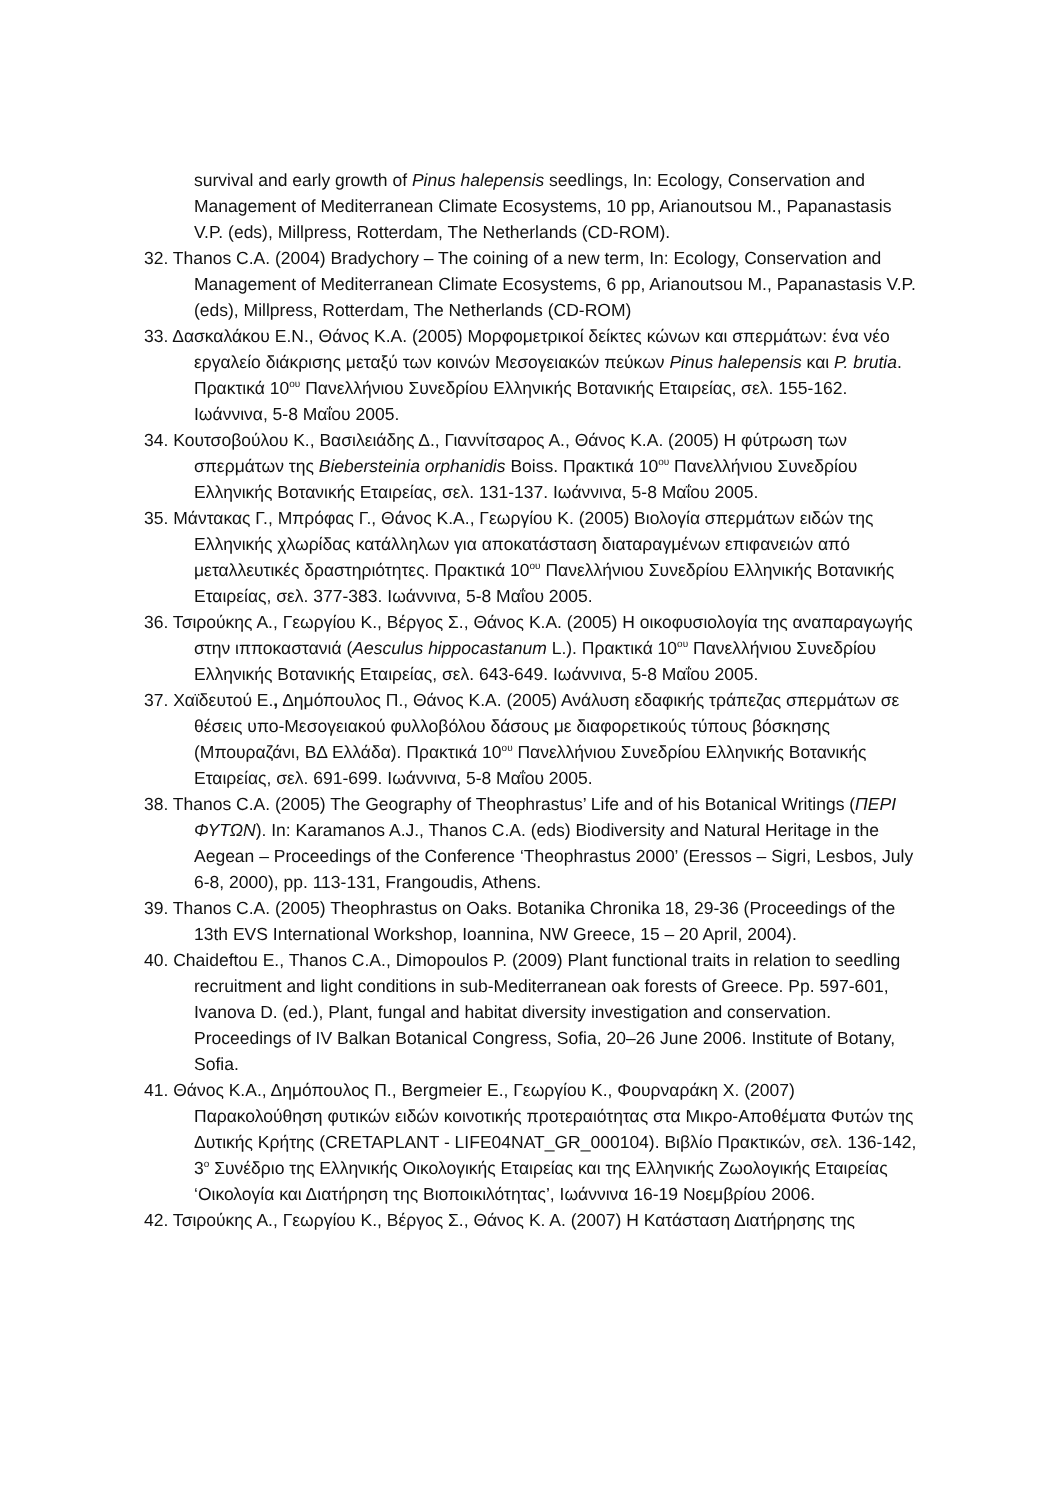survival and early growth of Pinus halepensis seedlings, In: Ecology, Conservation and Management of Mediterranean Climate Ecosystems, 10 pp, Arianoutsou M., Papanastasis V.P. (eds), Millpress, Rotterdam, The Netherlands (CD-ROM).
32. Thanos C.A. (2004) Bradychory – The coining of a new term, In: Ecology, Conservation and Management of Mediterranean Climate Ecosystems, 6 pp, Arianoutsou M., Papanastasis V.P. (eds), Millpress, Rotterdam, The Netherlands (CD-ROM)
33. Δασκαλάκου Ε.Ν., Θάνος Κ.Α. (2005) Μορφομετρικοί δείκτες κώνων και σπερμάτων: ένα νέο εργαλείο διάκρισης μεταξύ των κοινών Μεσογειακών πεύκων Pinus halepensis και P. brutia. Πρακτικά 10<sup>ου</sup> Πανελλήνιου Συνεδρίου Ελληνικής Βοτανικής Εταιρείας, σελ. 155-162. Ιωάννινα, 5-8 Μαΐου 2005.
34. Κουτσοβούλου Κ., Βασιλειάδης Δ., Γιαννίτσαρος Α., Θάνος Κ.Α. (2005) Η φύτρωση των σπερμάτων της Biebersteinia orphanidis Boiss. Πρακτικά 10<sup>ου</sup> Πανελλήνιου Συνεδρίου Ελληνικής Βοτανικής Εταιρείας, σελ. 131-137. Ιωάννινα, 5-8 Μαΐου 2005.
35. Μάντακας Γ., Μπρόφας Γ., Θάνος Κ.Α., Γεωργίου Κ. (2005) Βιολογία σπερμάτων ειδών της Ελληνικής χλωρίδας κατάλληλων για αποκατάσταση διαταραγμένων επιφανειών από μεταλλευτικές δραστηριότητες. Πρακτικά 10<sup>ου</sup> Πανελλήνιου Συνεδρίου Ελληνικής Βοτανικής Εταιρείας, σελ. 377-383. Ιωάννινα, 5-8 Μαΐου 2005.
36. Τσιρούκης Α., Γεωργίου Κ., Βέργος Σ., Θάνος Κ.Α. (2005) Η οικοφυσιολογία της αναπαραγωγής στην ιπποκαστανιά (Aesculus hippocastanum L.). Πρακτικά 10<sup>ου</sup> Πανελλήνιου Συνεδρίου Ελληνικής Βοτανικής Εταιρείας, σελ. 643-649. Ιωάννινα, 5-8 Μαΐου 2005.
37. Χαϊδευτού Ε., Δημόπουλος Π., Θάνος Κ.Α. (2005) Ανάλυση εδαφικής τράπεζας σπερμάτων σε θέσεις υπο-Μεσογειακού φυλλοβόλου δάσους με διαφορετικούς τύπους βόσκησης (Μπουραζάνι, ΒΔ Ελλάδα). Πρακτικά 10<sup>ου</sup> Πανελλήνιου Συνεδρίου Ελληνικής Βοτανικής Εταιρείας, σελ. 691-699. Ιωάννινα, 5-8 Μαΐου 2005.
38. Thanos C.A. (2005) The Geography of Theophrastus’ Life and of his Botanical Writings (ΠΕΡΙ ΦΥΤΩΝ). In: Karamanos A.J., Thanos C.A. (eds) Biodiversity and Natural Heritage in the Aegean – Proceedings of the Conference ‘Theophrastus 2000’ (Eressos – Sigri, Lesbos, July 6-8, 2000), pp. 113-131, Frangoudis, Athens.
39. Thanos C.A. (2005) Theophrastus on Oaks. Botanika Chronika 18, 29-36 (Proceedings of the 13th EVS International Workshop, Ioannina, NW Greece, 15 – 20 April, 2004).
40. Chaideftou E., Thanos C.A., Dimopoulos P. (2009) Plant functional traits in relation to seedling recruitment and light conditions in sub-Mediterranean oak forests of Greece. Pp. 597-601, Ivanova D. (ed.), Plant, fungal and habitat diversity investigation and conservation. Proceedings of IV Balkan Botanical Congress, Sofia, 20–26 June 2006. Institute of Botany, Sofia.
41. Θάνος Κ.Α., Δημόπουλος Π., Bergmeier E., Γεωργίου Κ., Φουρναράκη Χ. (2007) Παρακολούθηση φυτικών ειδών κοινοτικής προτεραιότητας στα Μικρο-Αποθέματα Φυτών της Δυτικής Κρήτης (CRETAPLANT - LIFE04NAT_GR_000104). Βιβλίο Πρακτικών, σελ. 136-142, 3<sup>ο</sup> Συνέδριο της Ελληνικής Οικολογικής Εταιρείας και της Ελληνικής Ζωολογικής Εταιρείας ‘Οικολογία και Διατήρηση της Βιοποικιλότητας’, Ιωάννινα 16-19 Νοεμβρίου 2006.
42. Τσιρούκης Α., Γεωργίου Κ., Βέργος Σ., Θάνος Κ. Α. (2007) Η Κατάσταση Διατήρησης της